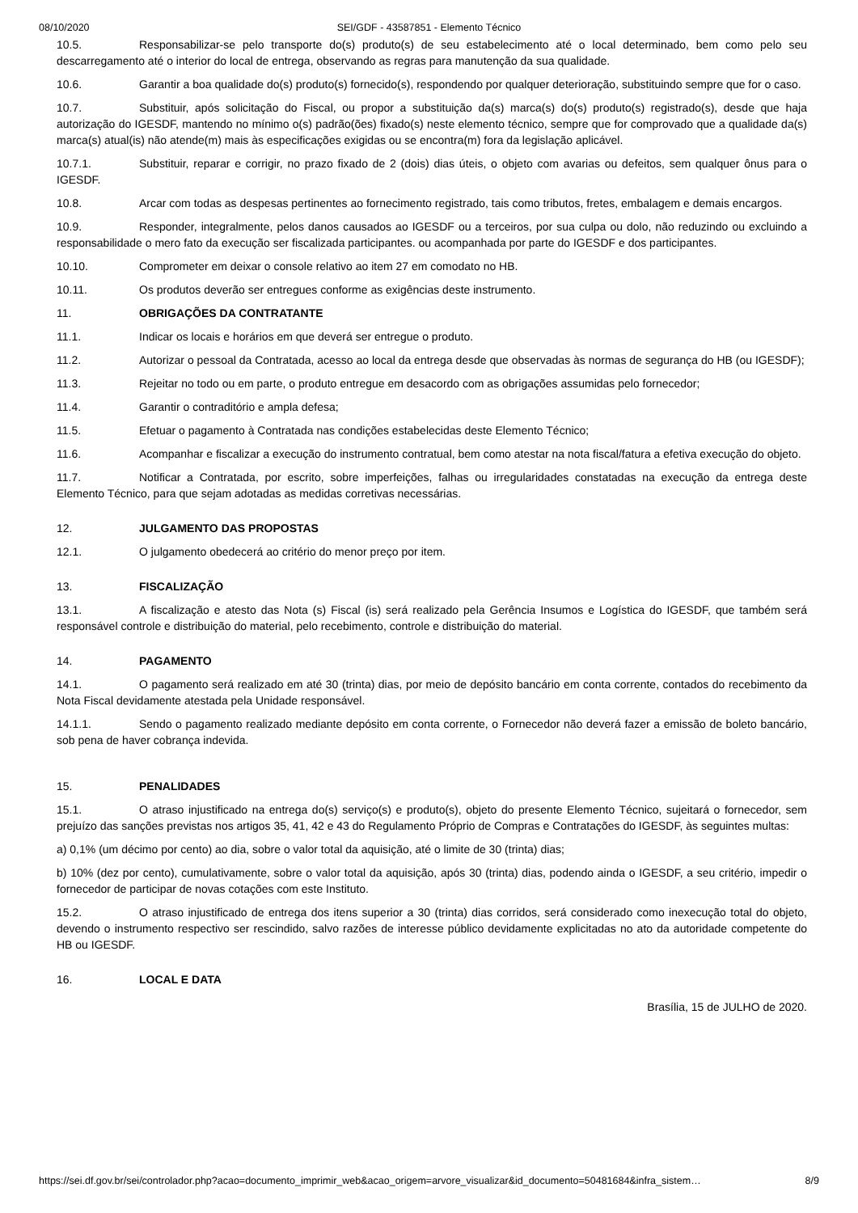08/10/2020 SEI/GDF - 43587851 - Elemento Técnico
10.5. Responsabilizar-se pelo transporte do(s) produto(s) de seu estabelecimento até o local determinado, bem como pelo seu descarregamento até o interior do local de entrega, observando as regras para manutenção da sua qualidade.
10.6. Garantir a boa qualidade do(s) produto(s) fornecido(s), respondendo por qualquer deterioração, substituindo sempre que for o caso.
10.7. Substituir, após solicitação do Fiscal, ou propor a substituição da(s) marca(s) do(s) produto(s) registrado(s), desde que haja autorização do IGESDF, mantendo no mínimo o(s) padrão(ões) fixado(s) neste elemento técnico, sempre que for comprovado que a qualidade da(s) marca(s) atual(is) não atende(m) mais às especificações exigidas ou se encontra(m) fora da legislação aplicável.
10.7.1. Substituir, reparar e corrigir, no prazo fixado de 2 (dois) dias úteis, o objeto com avarias ou defeitos, sem qualquer ônus para o IGESDF.
10.8. Arcar com todas as despesas pertinentes ao fornecimento registrado, tais como tributos, fretes, embalagem e demais encargos.
10.9. Responder, integralmente, pelos danos causados ao IGESDF ou a terceiros, por sua culpa ou dolo, não reduzindo ou excluindo a responsabilidade o mero fato da execução ser fiscalizada participantes. ou acompanhada por parte do IGESDF e dos participantes.
10.10. Comprometer em deixar o console relativo ao item 27 em comodato no HB.
10.11. Os produtos deverão ser entregues conforme as exigências deste instrumento.
11. OBRIGAÇÕES DA CONTRATANTE
11.1. Indicar os locais e horários em que deverá ser entregue o produto.
11.2. Autorizar o pessoal da Contratada, acesso ao local da entrega desde que observadas às normas de segurança do HB (ou IGESDF);
11.3. Rejeitar no todo ou em parte, o produto entregue em desacordo com as obrigações assumidas pelo fornecedor;
11.4. Garantir o contraditório e ampla defesa;
11.5. Efetuar o pagamento à Contratada nas condições estabelecidas deste Elemento Técnico;
11.6. Acompanhar e fiscalizar a execução do instrumento contratual, bem como atestar na nota fiscal/fatura a efetiva execução do objeto.
11.7. Notificar a Contratada, por escrito, sobre imperfeições, falhas ou irregularidades constatadas na execução da entrega deste Elemento Técnico, para que sejam adotadas as medidas corretivas necessárias.
12. JULGAMENTO DAS PROPOSTAS
12.1. O julgamento obedecerá ao critério do menor preço por item.
13. FISCALIZAÇÃO
13.1. A fiscalização e atesto das Nota (s) Fiscal (is) será realizado pela Gerência Insumos e Logística do IGESDF, que também será responsável controle e distribuição do material, pelo recebimento, controle e distribuição do material.
14. PAGAMENTO
14.1. O pagamento será realizado em até 30 (trinta) dias, por meio de depósito bancário em conta corrente, contados do recebimento da Nota Fiscal devidamente atestada pela Unidade responsável.
14.1.1. Sendo o pagamento realizado mediante depósito em conta corrente, o Fornecedor não deverá fazer a emissão de boleto bancário, sob pena de haver cobrança indevida.
15. PENALIDADES
15.1. O atraso injustificado na entrega do(s) serviço(s) e produto(s), objeto do presente Elemento Técnico, sujeitará o fornecedor, sem prejuízo das sanções previstas nos artigos 35, 41, 42 e 43 do Regulamento Próprio de Compras e Contratações do IGESDF, às seguintes multas:
a) 0,1% (um décimo por cento) ao dia, sobre o valor total da aquisição, até o limite de 30 (trinta) dias;
b) 10% (dez por cento), cumulativamente, sobre o valor total da aquisição, após 30 (trinta) dias, podendo ainda o IGESDF, a seu critério, impedir o fornecedor de participar de novas cotações com este Instituto.
15.2. O atraso injustificado de entrega dos itens superior a 30 (trinta) dias corridos, será considerado como inexecução total do objeto, devendo o instrumento respectivo ser rescindido, salvo razões de interesse público devidamente explicitadas no ato da autoridade competente do HB ou IGESDF.
16. LOCAL E DATA
Brasília, 15 de JULHO de 2020.
https://sei.df.gov.br/sei/controlador.php?acao=documento_imprimir_web&acao_origem=arvore_visualizar&id_documento=50481684&infra_sistem… 8/9